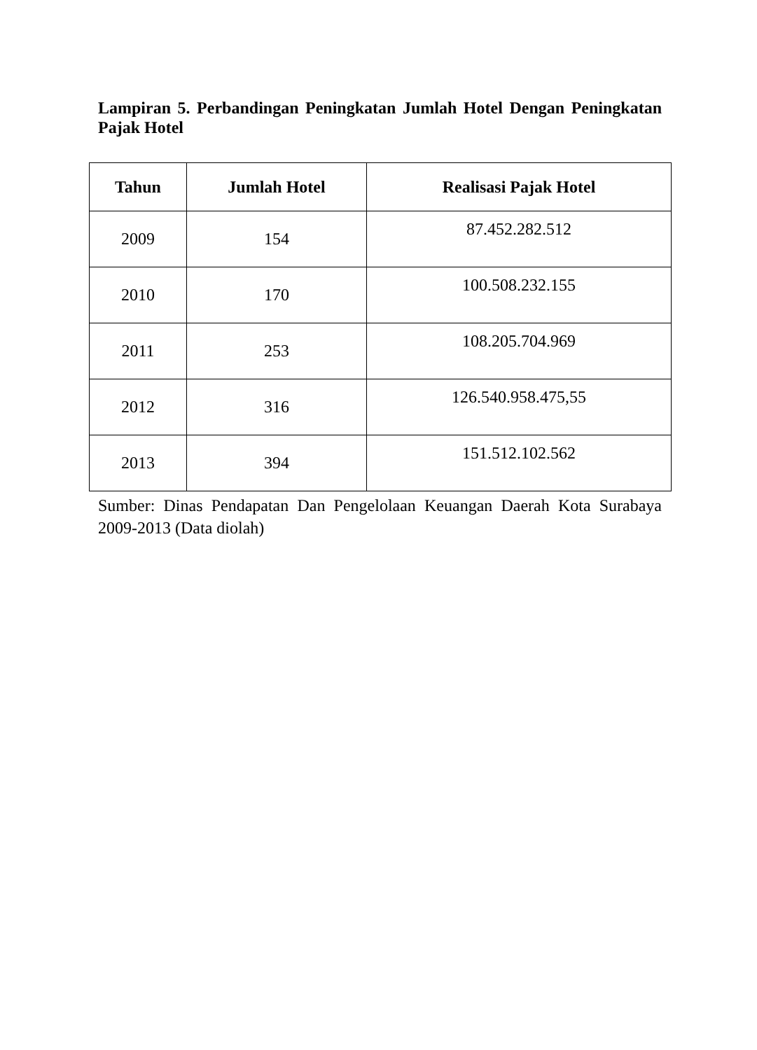Lampiran 5. Perbandingan Peningkatan Jumlah Hotel Dengan Peningkatan Pajak Hotel
| Tahun | Jumlah Hotel | Realisasi Pajak Hotel |
| --- | --- | --- |
| 2009 | 154 | 87.452.282.512 |
| 2010 | 170 | 100.508.232.155 |
| 2011 | 253 | 108.205.704.969 |
| 2012 | 316 | 126.540.958.475,55 |
| 2013 | 394 | 151.512.102.562 |
Sumber: Dinas Pendapatan Dan Pengelolaan Keuangan Daerah Kota Surabaya 2009-2013 (Data diolah)